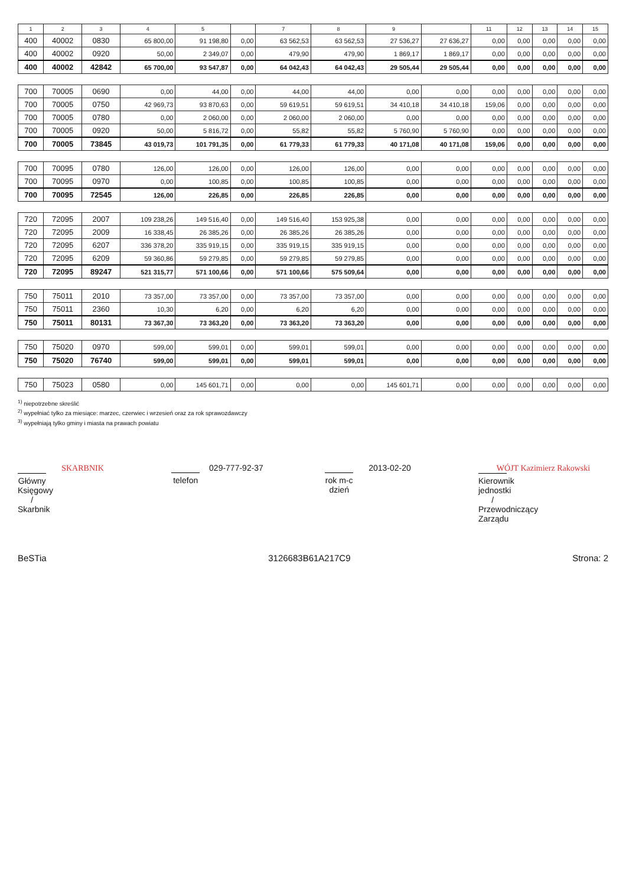| 1 | 2 | 3 | 4 | 5 | | 7 | 8 | 9 | | 11 | 12 | 13 | 14 | 15 |
| --- | --- | --- | --- | --- | --- | --- | --- | --- | --- | --- | --- | --- | --- | --- |
| 400 | 40002 | 0830 | 65 800,00 | 91 198,80 | 0,00 | 63 562,53 | 63 562,53 | 27 536,27 | 27 636,27 | 0,00 | 0,00 | 0,00 | 0,00 | 0,00 |
| 400 | 40002 | 0920 | 50,00 | 2 349,07 | 0,00 | 479,90 | 479,90 | 1 869,17 | 1 869,17 | 0,00 | 0,00 | 0,00 | 0,00 | 0,00 |
| 400 | 40002 | 42842 | 65 700,00 | 93 547,87 | 0,00 | 64 042,43 | 64 042,43 | 29 505,44 | 29 505,44 | 0,00 | 0,00 | 0,00 | 0,00 | 0,00 |
| 700 | 70005 | 0690 | 0,00 | 44,00 | 0,00 | 44,00 | 44,00 | 0,00 | 0,00 | 0,00 | 0,00 | 0,00 | 0,00 | 0,00 |
| 700 | 70005 | 0750 | 42 969,73 | 93 870,63 | 0,00 | 59 619,51 | 59 619,51 | 34 410,18 | 34 410,18 | 159,06 | 0,00 | 0,00 | 0,00 | 0,00 |
| 700 | 70005 | 0780 | 0,00 | 2 060,00 | 0,00 | 2 060,00 | 2 060,00 | 0,00 | 0,00 | 0,00 | 0,00 | 0,00 | 0,00 | 0,00 |
| 700 | 70005 | 0920 | 50,00 | 5 816,72 | 0,00 | 55,82 | 55,82 | 5 760,90 | 5 760,90 | 0,00 | 0,00 | 0,00 | 0,00 | 0,00 |
| 700 | 70005 | 73845 | 43 019,73 | 101 791,35 | 0,00 | 61 779,33 | 61 779,33 | 40 171,08 | 40 171,08 | 159,06 | 0,00 | 0,00 | 0,00 | 0,00 |
| 700 | 70095 | 0780 | 126,00 | 126,00 | 0,00 | 126,00 | 126,00 | 0,00 | 0,00 | 0,00 | 0,00 | 0,00 | 0,00 | 0,00 |
| 700 | 70095 | 0970 | 0,00 | 100,85 | 0,00 | 100,85 | 100,85 | 0,00 | 0,00 | 0,00 | 0,00 | 0,00 | 0,00 | 0,00 |
| 700 | 70095 | 72545 | 126,00 | 226,85 | 0,00 | 226,85 | 226,85 | 0,00 | 0,00 | 0,00 | 0,00 | 0,00 | 0,00 | 0,00 |
| 720 | 72095 | 2007 | 109 238,26 | 149 516,40 | 0,00 | 149 516,40 | 153 925,38 | 0,00 | 0,00 | 0,00 | 0,00 | 0,00 | 0,00 | 0,00 |
| 720 | 72095 | 2009 | 16 338,45 | 26 385,26 | 0,00 | 26 385,26 | 26 385,26 | 0,00 | 0,00 | 0,00 | 0,00 | 0,00 | 0,00 | 0,00 |
| 720 | 72095 | 6207 | 336 378,20 | 335 919,15 | 0,00 | 335 919,15 | 335 919,15 | 0,00 | 0,00 | 0,00 | 0,00 | 0,00 | 0,00 | 0,00 |
| 720 | 72095 | 6209 | 59 360,86 | 59 279,85 | 0,00 | 59 279,85 | 59 279,85 | 0,00 | 0,00 | 0,00 | 0,00 | 0,00 | 0,00 | 0,00 |
| 720 | 72095 | 89247 | 521 315,77 | 571 100,66 | 0,00 | 571 100,66 | 575 509,64 | 0,00 | 0,00 | 0,00 | 0,00 | 0,00 | 0,00 | 0,00 |
| 750 | 75011 | 2010 | 73 357,00 | 73 357,00 | 0,00 | 73 357,00 | 73 357,00 | 0,00 | 0,00 | 0,00 | 0,00 | 0,00 | 0,00 | 0,00 |
| 750 | 75011 | 2360 | 10,30 | 6,20 | 0,00 | 6,20 | 6,20 | 0,00 | 0,00 | 0,00 | 0,00 | 0,00 | 0,00 | 0,00 |
| 750 | 75011 | 80131 | 73 367,30 | 73 363,20 | 0,00 | 73 363,20 | 73 363,20 | 0,00 | 0,00 | 0,00 | 0,00 | 0,00 | 0,00 | 0,00 |
| 750 | 75020 | 0970 | 599,00 | 599,01 | 0,00 | 599,01 | 599,01 | 0,00 | 0,00 | 0,00 | 0,00 | 0,00 | 0,00 | 0,00 |
| 750 | 75020 | 76740 | 599,00 | 599,01 | 0,00 | 599,01 | 599,01 | 0,00 | 0,00 | 0,00 | 0,00 | 0,00 | 0,00 | 0,00 |
| 750 | 75023 | 0580 | 0,00 | 145 601,71 | 0,00 | 0,00 | 0,00 | 145 601,71 | 0,00 | 0,00 | 0,00 | 0,00 | 0,00 | 0,00 |
<sup>1)</sup> niepotrzebne skreślić
<sup>2)</sup> wypełniać tylko za miesiące: marzec, czerwiec i wrzesień oraz za rok sprawozdawczy
<sup>3)</sup> wypełniają tylko gminy i miasta na prawach powiatu
SKARBNIK
Główny Księgowy / Skarbnik
029-777-92-37
telefon
2013-02-20
rok m-c dzień
WÓJT Kazimierz Rakowski
Kierownik jednostki / Przewodniczący Zarządu
BeSTia 3126683B61A217C9 Strona: 2